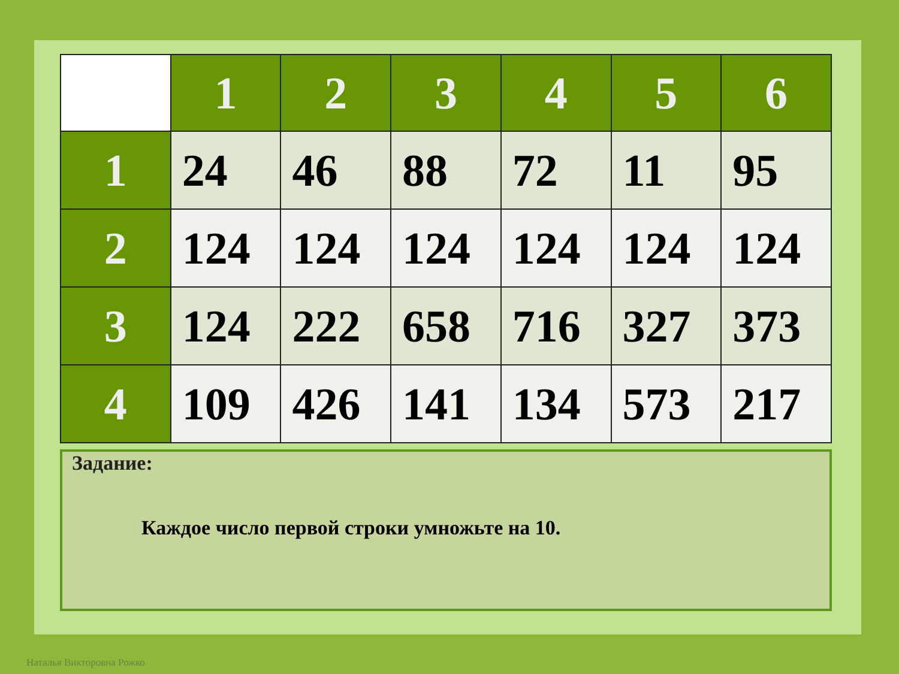| | 1 | 2 | 3 | 4 | 5 | 6 |
| --- | --- | --- | --- | --- | --- | --- |
| 1 | 24 | 46 | 88 | 72 | 11 | 95 |
| 2 | 124 | 124 | 124 | 124 | 124 | 124 |
| 3 | 124 | 222 | 658 | 716 | 327 | 373 |
| 4 | 109 | 426 | 141 | 134 | 573 | 217 |
Задание:
Каждое число первой строки умножьте на 10.
Наталья Викторовна Рожко